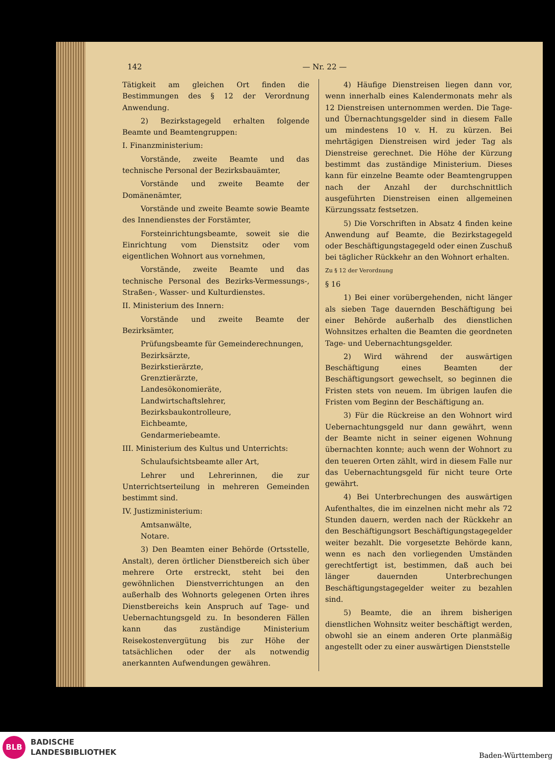142 — Nr. 22 —
Tätigkeit am gleichen Ort finden die Bestimmungen des § 12 der Verordnung Anwendung.
2) Bezirkstagegeld erhalten folgende Beamte und Beamtengruppen:
I. Finanzministerium:
Vorstände, zweite Beamte und das technische Personal der Bezirksbauämter,
Vorstände und zweite Beamte der Domänenämter,
Vorstände und zweite Beamte sowie Beamte des Innendienstes der Forstämter,
Forsteinrichtungsbeamte, soweit sie die Einrichtung vom Dienstsitz oder vom eigentlichen Wohnort aus vornehmen,
Vorstände, zweite Beamte und das technische Personal des Bezirks-Vermessungs-, Straßen-, Wasser- und Kulturdienstes.
II. Ministerium des Innern:
Vorstände und zweite Beamte der Bezirksämter,
Prüfungsbeamte für Gemeinderechnungen,
Bezirksärzte,
Bezirkstierärzte,
Grenztierärzte,
Landesökonomieräte,
Landwirtschaftslehrer,
Bezirksbaukontrolleure,
Eichbeamte,
Gendarmeriebeamte.
III. Ministerium des Kultus und Unterrichts:
Schulaufsichtsbeamte aller Art,
Lehrer und Lehrerinnen, die zur Unterrichtserteilung in mehreren Gemeinden bestimmt sind.
IV. Justizministerium:
Amtsanwälte,
Notare.
3) Den Beamten einer Behörde (Ortsstelle, Anstalt), deren örtlicher Dienstbereich sich über mehrere Orte erstreckt, steht bei den gewöhnlichen Dienstverrichtungen an den außerhalb des Wohnorts gelegenen Orten ihres Dienstbereichs kein Anspruch auf Tage- und Uebernachtungsgeld zu. In besonderen Fällen kann das zuständige Ministerium Reisekostenvergütung bis zur Höhe der tatsächlichen oder der als notwendig anerkannten Aufwendungen gewähren.
4) Häufige Dienstreisen liegen dann vor, wenn innerhalb eines Kalendermonats mehr als 12 Dienstreisen unternommen werden. Die Tage- und Übernachtungsgelder sind in diesem Falle um mindestens 10 v. H. zu kürzen. Bei mehrtägigen Dienstreisen wird jeder Tag als Dienstreise gerechnet. Die Höhe der Kürzung bestimmt das zuständige Ministerium. Dieses kann für einzelne Beamte oder Beamtengruppen nach der Anzahl der durchschnittlich ausgeführten Dienstreisen einen allgemeinen Kürzungssatz festsetzen.
5) Die Vorschriften in Absatz 4 finden keine Anwendung auf Beamte, die Bezirkstagegeld oder Beschäftigungstagegeld oder einen Zuschuß bei täglicher Rückkehr an den Wohnort erhalten.
Zu § 12 der Verordnung
§ 16
1) Bei einer vorübergehenden, nicht länger als sieben Tage dauernden Beschäftigung bei einer Behörde außerhalb des dienstlichen Wohnsitzes erhalten die Beamten die geordneten Tage- und Uebernachtungsgelder.
2) Wird während der auswärtigen Beschäftigung eines Beamten der Beschäftigungsort gewechselt, so beginnen die Fristen stets von neuem. Im übrigen laufen die Fristen vom Beginn der Beschäftigung an.
3) Für die Rückreise an den Wohnort wird Uebernachtungsgeld nur dann gewährt, wenn der Beamte nicht in seiner eigenen Wohnung übernachten konnte; auch wenn der Wohnort zu den teueren Orten zählt, wird in diesem Falle nur das Uebernachtungsgeld für nicht teure Orte gewährt.
4) Bei Unterbrechungen des auswärtigen Aufenthaltes, die im einzelnen nicht mehr als 72 Stunden dauern, werden nach der Rückkehr an den Beschäftigungsort Beschäftigungstagegelder weiter bezahlt. Die vorgesetzte Behörde kann, wenn es nach den vorliegenden Umständen gerechtfertigt ist, bestimmen, daß auch bei länger dauernden Unterbrechungen Beschäftigungstagegelder weiter zu bezahlen sind.
5) Beamte, die an ihrem bisherigen dienstlichen Wohnsitz weiter beschäftigt werden, obwohl sie an einem anderen Orte planmäßig angestellt oder zu einer auswärtigen Dienststelle
BLB
BADISCHE
LANDESBIBLIOTHEK
Baden-Württemberg